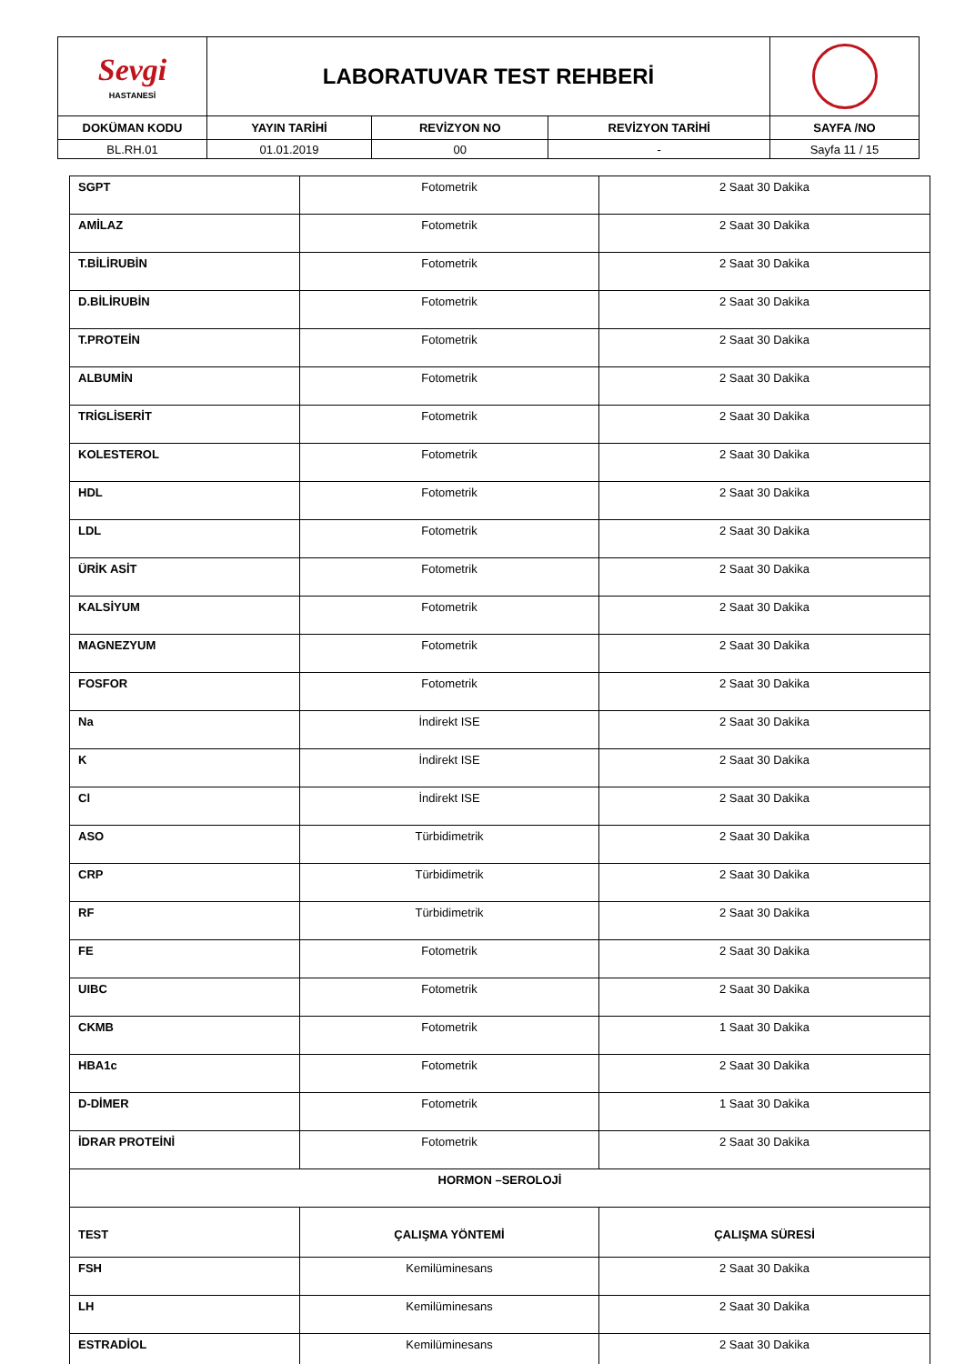| Sevgi HASTANESİ | LABORATUVAR TEST REHBERİ | | | |
| DOKÜMAN KODU | YAYIN TARİHİ | REVİZYON NO | REVİZYON TARİHİ | SAYFA /NO |
| BL.RH.01 | 01.01.2019 | 00 | - | Sayfa 11 / 15 |
| SGPT | Fotometrik | 2 Saat 30 Dakika |
| AMİLAZ | Fotometrik | 2 Saat 30 Dakika |
| T.BİLİRUBİN | Fotometrik | 2 Saat 30 Dakika |
| D.BİLİRUBİN | Fotometrik | 2 Saat 30 Dakika |
| T.PROTEİN | Fotometrik | 2 Saat 30 Dakika |
| ALBUMİN | Fotometrik | 2 Saat 30 Dakika |
| TRİGLİSERİT | Fotometrik | 2 Saat 30 Dakika |
| KOLESTEROL | Fotometrik | 2 Saat 30 Dakika |
| HDL | Fotometrik | 2 Saat 30 Dakika |
| LDL | Fotometrik | 2 Saat 30 Dakika |
| ÜRİK ASİT | Fotometrik | 2 Saat 30 Dakika |
| KALSİYUM | Fotometrik | 2 Saat 30 Dakika |
| MAGNEZYUM | Fotometrik | 2 Saat 30 Dakika |
| FOSFOR | Fotometrik | 2 Saat 30 Dakika |
| Na | İndirekt ISE | 2 Saat 30 Dakika |
| K | İndirekt ISE | 2 Saat 30 Dakika |
| Cl | İndirekt ISE | 2 Saat 30 Dakika |
| ASO | Türbidimetrik | 2 Saat 30 Dakika |
| CRP | Türbidimetrik | 2 Saat 30 Dakika |
| RF | Türbidimetrik | 2 Saat 30 Dakika |
| FE | Fotometrik | 2 Saat 30 Dakika |
| UIBC | Fotometrik | 2 Saat 30 Dakika |
| CKMB | Fotometrik | 1 Saat 30 Dakika |
| HBA1c | Fotometrik | 2 Saat 30 Dakika |
| D-DİMER | Fotometrik | 1 Saat 30 Dakika |
| İDRAR PROTEİNİ | Fotometrik | 2 Saat 30 Dakika |
| HORMON –SEROLOJİ | | |
| TEST | ÇALIŞMA YÖNTEMİ | ÇALIŞMA SÜRESİ |
| FSH | Kemilüminesans | 2 Saat 30 Dakika |
| LH | Kemilüminesans | 2 Saat 30 Dakika |
| ESTRADİOL | Kemilüminesans | 2 Saat 30 Dakika |